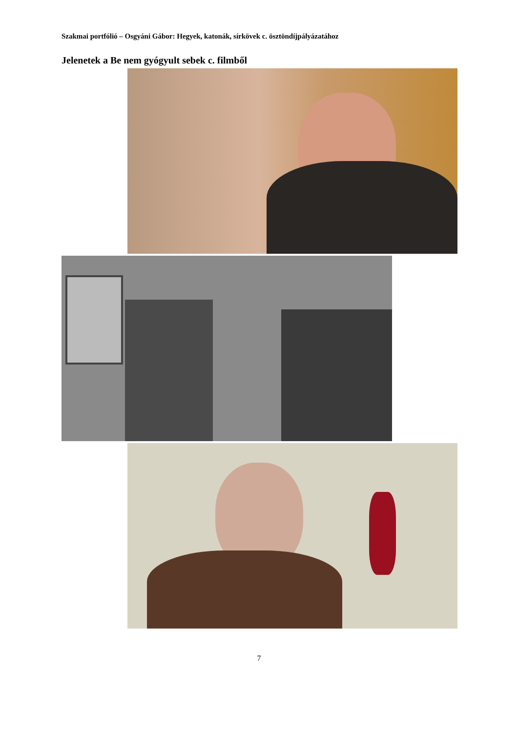Szakmai portfólió – Osgyáni Gábor: Hegyek, katonák, sírkövek c. ösztöndíjpályázatához
Jelenetek a Be nem gyógyult sebek c. filmből
7